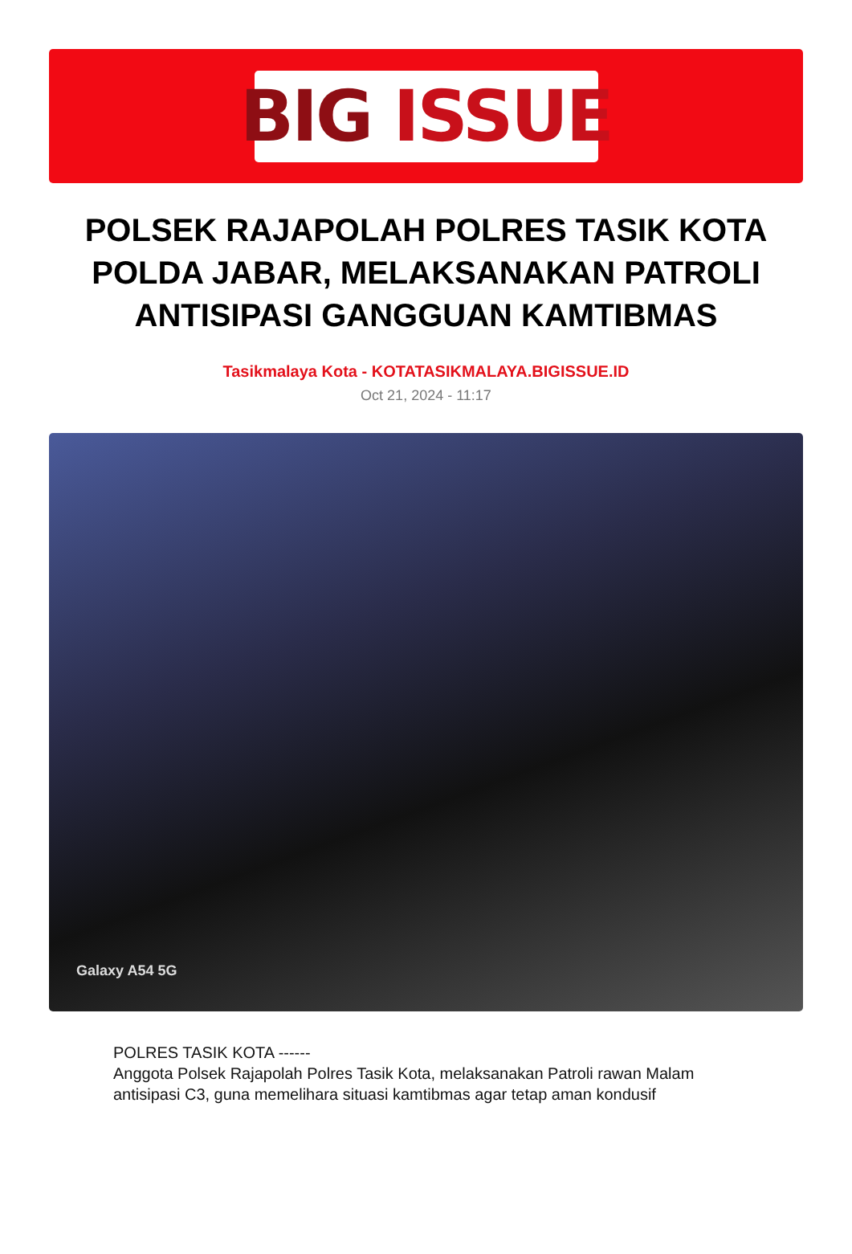BIG ISSUE
POLSEK RAJAPOLAH POLRES TASIK KOTA POLDA JABAR, MELAKSANAKAN PATROLI ANTISIPASI GANGGUAN KAMTIBMAS
Tasikmalaya Kota - KOTATASIKMALAYA.BIGISSUE.ID
Oct 21, 2024 - 11:17
Galaxy A54 5G
POLRES TASIK KOTA ------
Anggota Polsek Rajapolah Polres Tasik Kota, melaksanakan Patroli rawan Malam antisipasi C3, guna memelihara situasi kamtibmas agar tetap aman kondusif